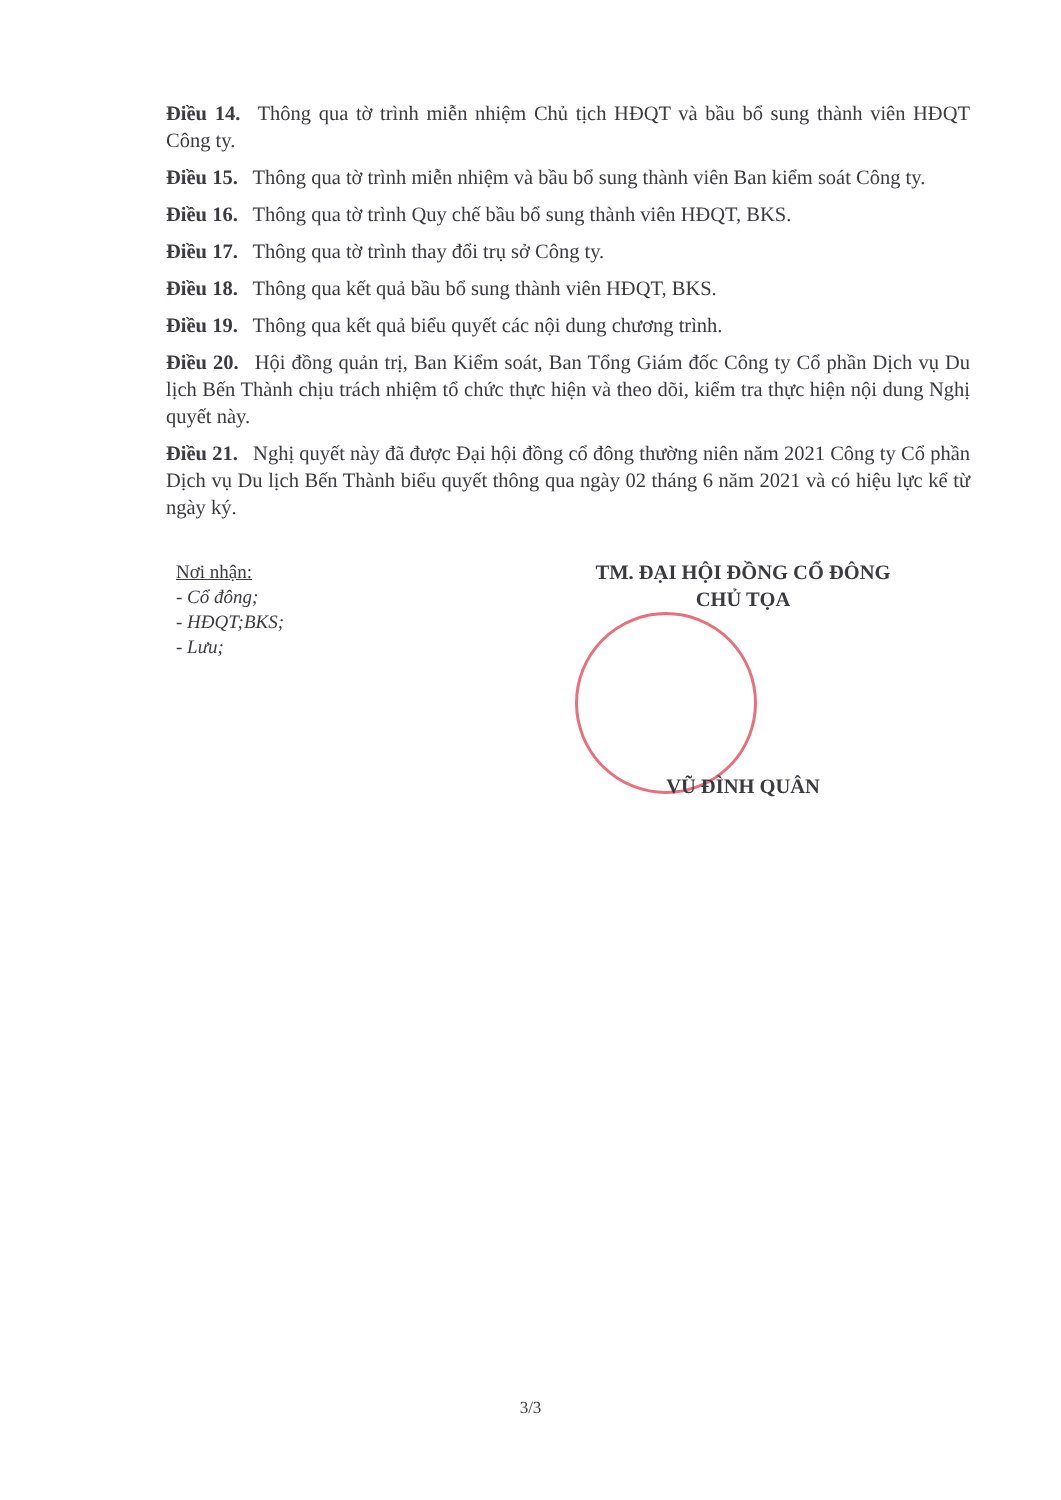Điều 14. Thông qua tờ trình miễn nhiệm Chủ tịch HĐQT và bầu bổ sung thành viên HĐQT Công ty.
Điều 15. Thông qua tờ trình miễn nhiệm và bầu bổ sung thành viên Ban kiểm soát Công ty.
Điều 16. Thông qua tờ trình Quy chế bầu bổ sung thành viên HĐQT, BKS.
Điều 17. Thông qua tờ trình thay đổi trụ sở Công ty.
Điều 18. Thông qua kết quả bầu bổ sung thành viên HĐQT, BKS.
Điều 19. Thông qua kết quả biểu quyết các nội dung chương trình.
Điều 20. Hội đồng quản trị, Ban Kiểm soát, Ban Tổng Giám đốc Công ty Cổ phần Dịch vụ Du lịch Bến Thành chịu trách nhiệm tổ chức thực hiện và theo dõi, kiểm tra thực hiện nội dung Nghị quyết này.
Điều 21. Nghị quyết này đã được Đại hội đồng cổ đông thường niên năm 2021 Công ty Cổ phần Dịch vụ Du lịch Bến Thành biểu quyết thông qua ngày 02 tháng 6 năm 2021 và có hiệu lực kể từ ngày ký.
Nơi nhận:
- Cổ đông;
- HĐQT;BKS;
- Lưu;
TM. ĐẠI HỘI ĐỒNG CỔ ĐÔNG
CHỦ TỌA
VŨ ĐÌNH QUÂN
3/3